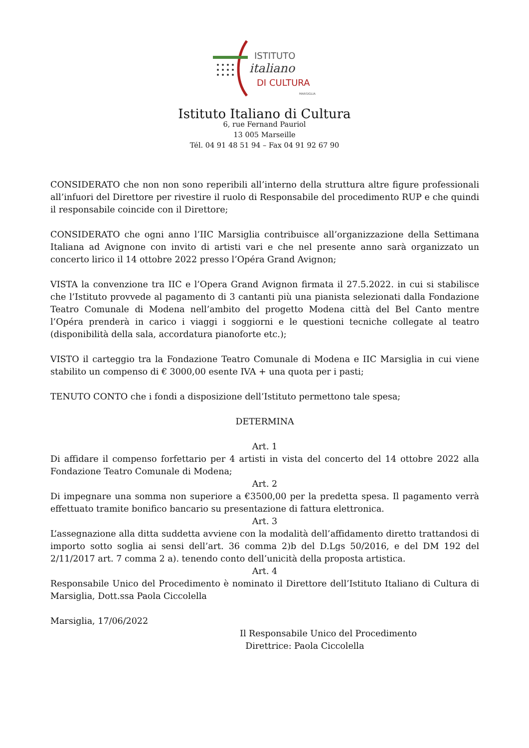ISTITUTO
italiano
DI CULTURA
MARSIGLIA
Istituto Italiano di Cultura
6, rue Fernand Pauriol
13 005 Marseille
Tél. 04 91 48 51 94 – Fax 04 91 92 67 90
CONSIDERATO che non non sono reperibili all’interno della struttura altre figure professionali all’infuori del Direttore per rivestire il ruolo di Responsabile del procedimento RUP e che quindi il responsabile coincide con il Direttore;
CONSIDERATO che ogni anno l’IIC Marsiglia contribuisce all’organizzazione della Settimana Italiana ad Avignone con invito di artisti vari e che nel presente anno sarà organizzato un concerto lirico il 14 ottobre 2022 presso l’Opéra Grand Avignon;
VISTA la convenzione tra IIC e l’Opera Grand Avignon firmata il 27.5.2022. in cui si stabilisce che l’Istituto provvede al pagamento di 3 cantanti più una pianista selezionati dalla Fondazione Teatro Comunale di Modena nell’ambito del progetto Modena città del Bel Canto mentre l’Opéra prenderà in carico i viaggi i soggiorni e le questioni tecniche collegate al teatro (disponibilità della sala, accordatura pianoforte etc.);
VISTO il carteggio tra la Fondazione Teatro Comunale di Modena e IIC Marsiglia in cui viene stabilito un compenso di € 3000,00 esente IVA + una quota per i pasti;
TENUTO CONTO che i fondi a disposizione dell’Istituto permettono tale spesa;
DETERMINA
Art. 1
Di affidare il compenso forfettario per 4 artisti in vista del concerto del 14 ottobre 2022 alla Fondazione Teatro Comunale di Modena;
Art. 2
Di impegnare una somma non superiore a €3500,00 per la predetta spesa. Il pagamento verrà effettuato tramite bonifico bancario su presentazione di fattura elettronica.
Art. 3
L’assegnazione alla ditta suddetta avviene con la modalità dell’affidamento diretto trattandosi di importo sotto soglia ai sensi dell’art. 36 comma 2)b del D.Lgs 50/2016, e del DM 192 del 2/11/2017 art. 7 comma 2 a). tenendo conto dell’unicità della proposta artistica.
Art. 4
Responsabile Unico del Procedimento è nominato il Direttore dell’Istituto Italiano di Cultura di Marsiglia, Dott.ssa Paola Ciccolella
Marsiglia, 17/06/2022
Il Responsabile Unico del Procedimento
Direttrice: Paola Ciccolella